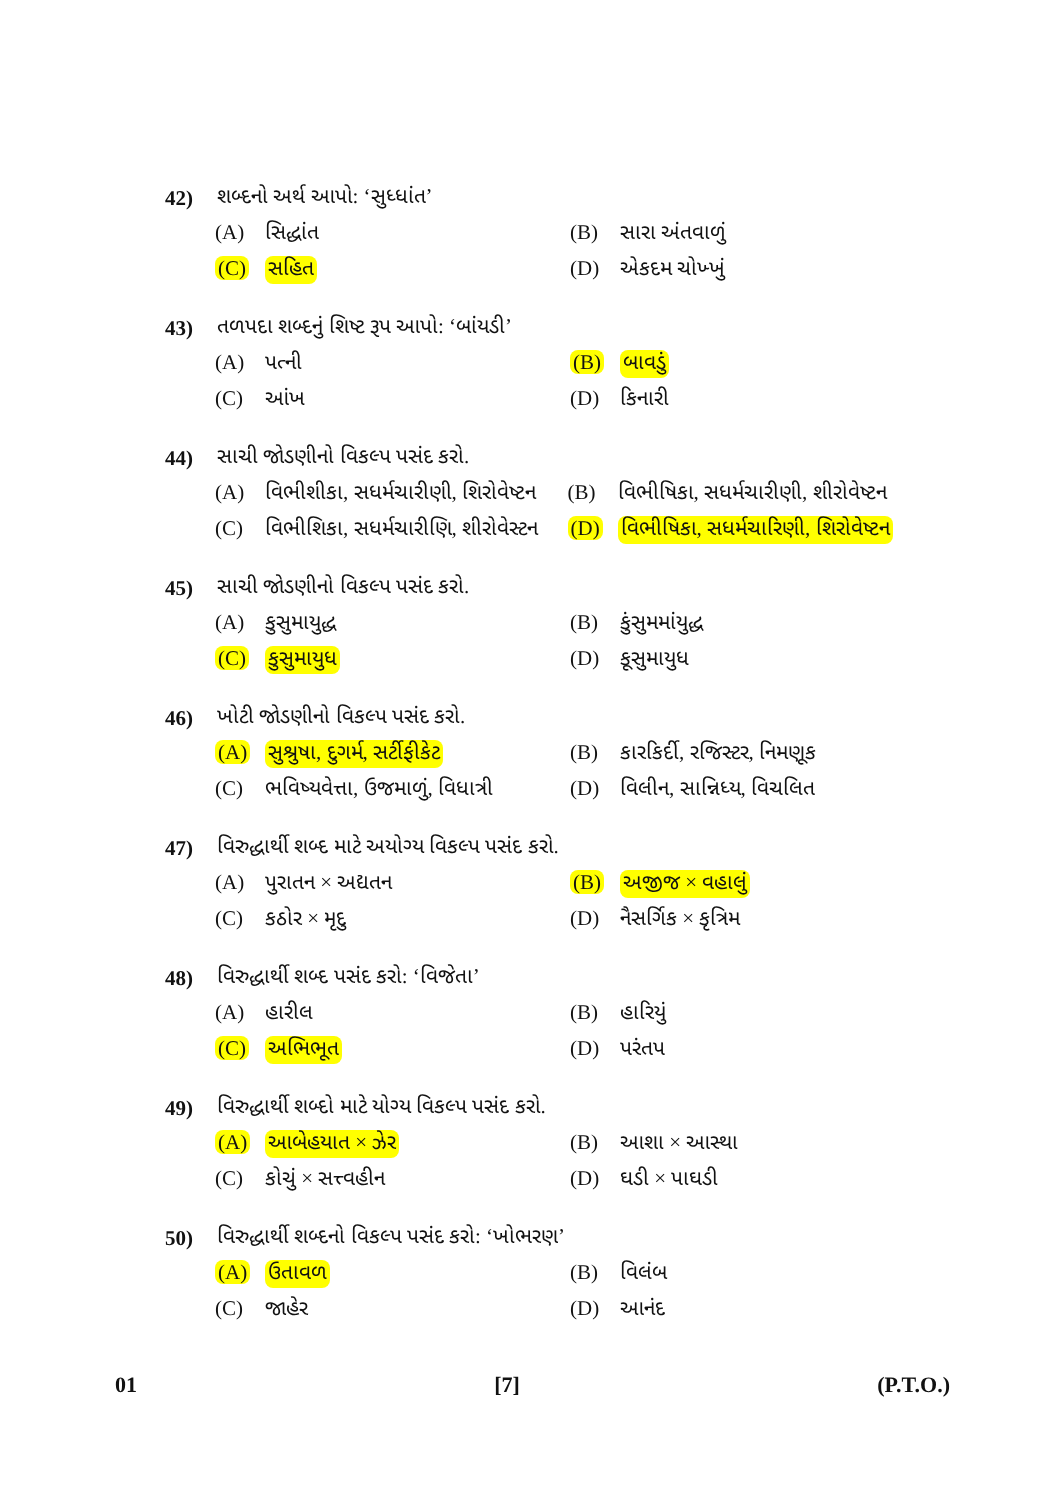42) શબ્દનો અર્થ આપો: ‘સુધ્ધાંત’
(A) સિદ્ધાંત (B) સારા અંતવાળું
(C) સહિત (D) એકદમ ચોખ્ખું
43) તળપદા શબ્દનું શિષ્ટ રૂપ આપો: ‘બાંયડી’
(A) પત્ની (B) બાવડું
(C) આંખ (D) કિનારી
44) સાચી જોડણીનો વિકલ્પ પસંદ કરો.
(A) વિભીશીકા, સધર્મચારીણી, શિરોવેષ્ટન
(B) વિભીષિકા, સધર્મચારીણી, શીરોવેષ્ટન
(C) વિભીશિકા, સધર્મચારીણિ, શીરોવેસ્ટન
(D) વિભીષિકા, સધર્મચારિણી, શિરોવેષ્ટન
45) સાચી જોડણીનો વિકલ્પ પસંદ કરો.
(A) કુસુમાયુદ્ધ (B) કુંસુમમાંયુદ્ધ
(C) કુસુમાયુધ (D) કૂસુમાયુધ
46) ખોટી જોડણીનો વિકલ્પ પસંદ કરો.
(A) સુશ્રુષા, દુગર્મ, સર્ટીફીકેટ
(B) કારકિર્દી, રજિસ્ટર, નિમણૂક
(C) ભવિષ્યવેત્તા, ઉજમાળું, વિધાત્રી
(D) વિલીન, સાન્નિધ્ય, વિચલિત
47) વિરુદ્ધાર્થી શબ્દ માટે અયોગ્ય વિકલ્પ પસંદ કરો.
(A) પુરાતન × અદ્યતન (B) અજીજ × વહાલું
(C) કઠોર × મૃદુ (D) નૈસર્ગિક × કૃત્રિમ
48) વિરુદ્ધાર્થી શબ્દ પસંદ કરો: ‘વિજેતા’
(A) હારીલ (B) હારિયું
(C) અભિભૂત (D) પરંતપ
49) વિરુદ્ધાર્થી શબ્દો માટે યોગ્ય વિકલ્પ પસંદ કરો.
(A) આબેહયાત × ઝેર (B) આશા × આસ્થા
(C) કોચું × સત્ત્વહીન (D) ઘડી × પાઘડી
50) વિરુદ્ધાર્થી શબ્દનો વિકલ્પ પસંદ કરો: ‘ખોભરણ’
(A) ઉતાવળ (B) વિલંબ
(C) જાહેર (D) આનંદ
01 [7] (P.T.O.)